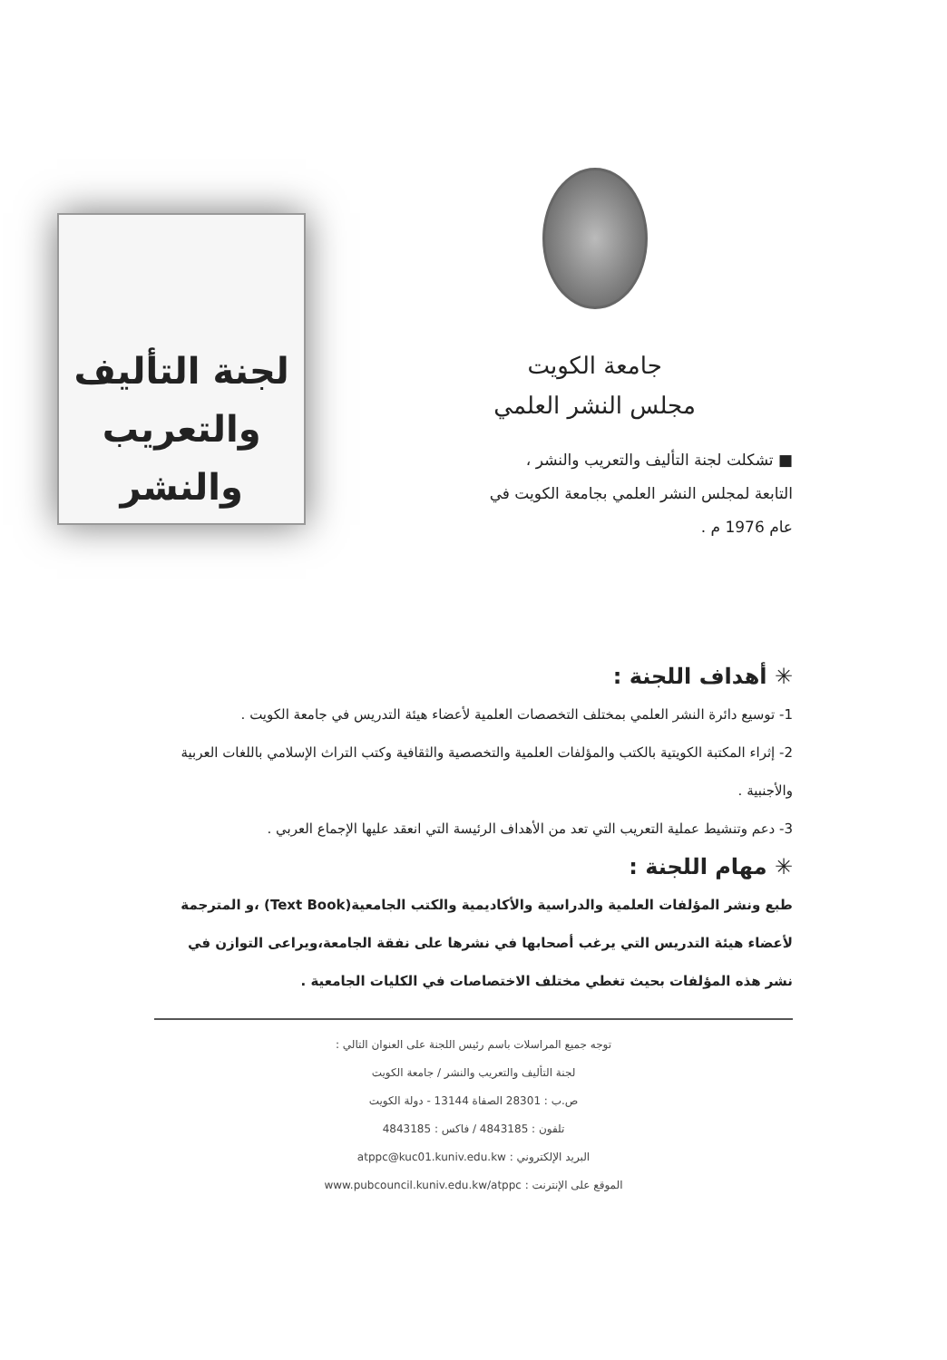جامعة الكويت
مجلس النشر العلمي
■ تشكلت لجنة التأليف والتعريب والنشر ، التابعة لمجلس النشر العلمي بجامعة الكويت في عام 1976 م .
لجنة التأليف
والتعريب والنشر
✳ أهداف اللجنة :
1- توسيع دائرة النشر العلمي بمختلف التخصصات العلمية لأعضاء هيئة التدريس في جامعة الكويت .
2- إثراء المكتبة الكويتية بالكتب والمؤلفات العلمية والتخصصية والثقافية وكتب التراث الإسلامي باللغات العربية والأجنبية .
3- دعم وتنشيط عملية التعريب التي تعد من الأهداف الرئيسة التي انعقد عليها الإجماع العربي .
✳ مهام اللجنة :
طبع ونشر المؤلفات العلمية والدراسية والأكاديمية والكتب الجامعية(Text Book) ،و المترجمة لأعضاء هيئة التدريس التي يرغب أصحابها في نشرها على نفقة الجامعة،ويراعى التوازن في نشر هذه المؤلفات بحيث تغطي مختلف الاختصاصات في الكليات الجامعية .
توجه جميع المراسلات باسم رئيس اللجنة على العنوان التالي :
لجنة التأليف والتعريب والنشر / جامعة الكويت
ص.ب : 28301 الصفاة 13144 - دولة الكويت
تلفون : 4843185 / فاكس : 4843185
البريد الإلكتروني : atppc@kuc01.kuniv.edu.kw
الموقع على الإنترنت : www.pubcouncil.kuniv.edu.kw/atppc